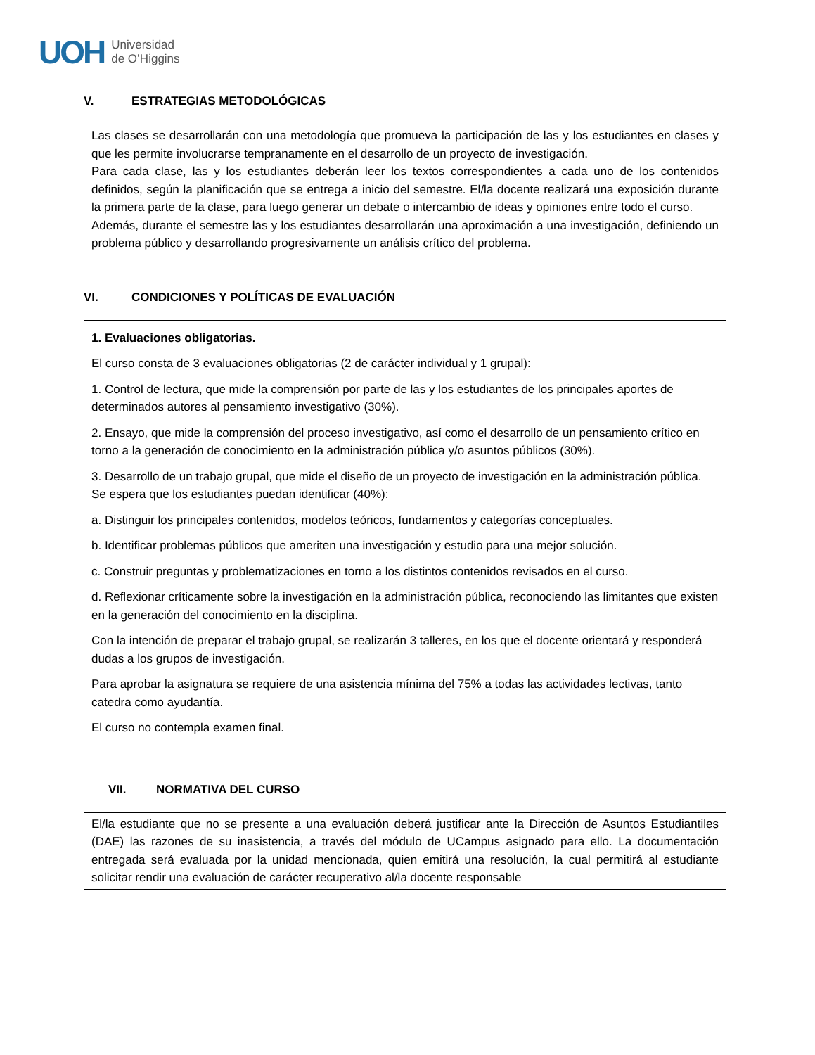UOH Universidad
de O’Higgins
V. ESTRATEGIAS METODOLÓGICAS
Las clases se desarrollarán con una metodología que promueva la participación de las y los estudiantes en clases y que les permite involucrarse tempranamente en el desarrollo de un proyecto de investigación.
Para cada clase, las y los estudiantes deberán leer los textos correspondientes a cada uno de los contenidos definidos, según la planificación que se entrega a inicio del semestre. El/la docente realizará una exposición durante la primera parte de la clase, para luego generar un debate o intercambio de ideas y opiniones entre todo el curso.
Además, durante el semestre las y los estudiantes desarrollarán una aproximación a una investigación, definiendo un problema público y desarrollando progresivamente un análisis crítico del problema.
VI. CONDICIONES Y POLÍTICAS DE EVALUACIÓN
1. Evaluaciones obligatorias.
El curso consta de 3 evaluaciones obligatorias (2 de carácter individual y 1 grupal):
1. Control de lectura, que mide la comprensión por parte de las y los estudiantes de los principales aportes de determinados autores al pensamiento investigativo (30%).
2. Ensayo, que mide la comprensión del proceso investigativo, así como el desarrollo de un pensamiento crítico en torno a la generación de conocimiento en la administración pública y/o asuntos públicos (30%).
3. Desarrollo de un trabajo grupal, que mide el diseño de un proyecto de investigación en la administración pública. Se espera que los estudiantes puedan identificar (40%):
a. Distinguir los principales contenidos, modelos teóricos, fundamentos y categorías conceptuales.
b. Identificar problemas públicos que ameriten una investigación y estudio para una mejor solución.
c. Construir preguntas y problematizaciones en torno a los distintos contenidos revisados en el curso.
d. Reflexionar críticamente sobre la investigación en la administración pública, reconociendo las limitantes que existen en la generación del conocimiento en la disciplina.
Con la intención de preparar el trabajo grupal, se realizarán 3 talleres, en los que el docente orientará y responderá dudas a los grupos de investigación.
Para aprobar la asignatura se requiere de una asistencia mínima del 75% a todas las actividades lectivas, tanto catedra como ayudantía.
El curso no contempla examen final.
VII. NORMATIVA DEL CURSO
El/la estudiante que no se presente a una evaluación deberá justificar ante la Dirección de Asuntos Estudiantiles (DAE) las razones de su inasistencia, a través del módulo de UCampus asignado para ello. La documentación entregada será evaluada por la unidad mencionada, quien emitirá una resolución, la cual permitirá al estudiante solicitar rendir una evaluación de carácter recuperativo al/la docente responsable